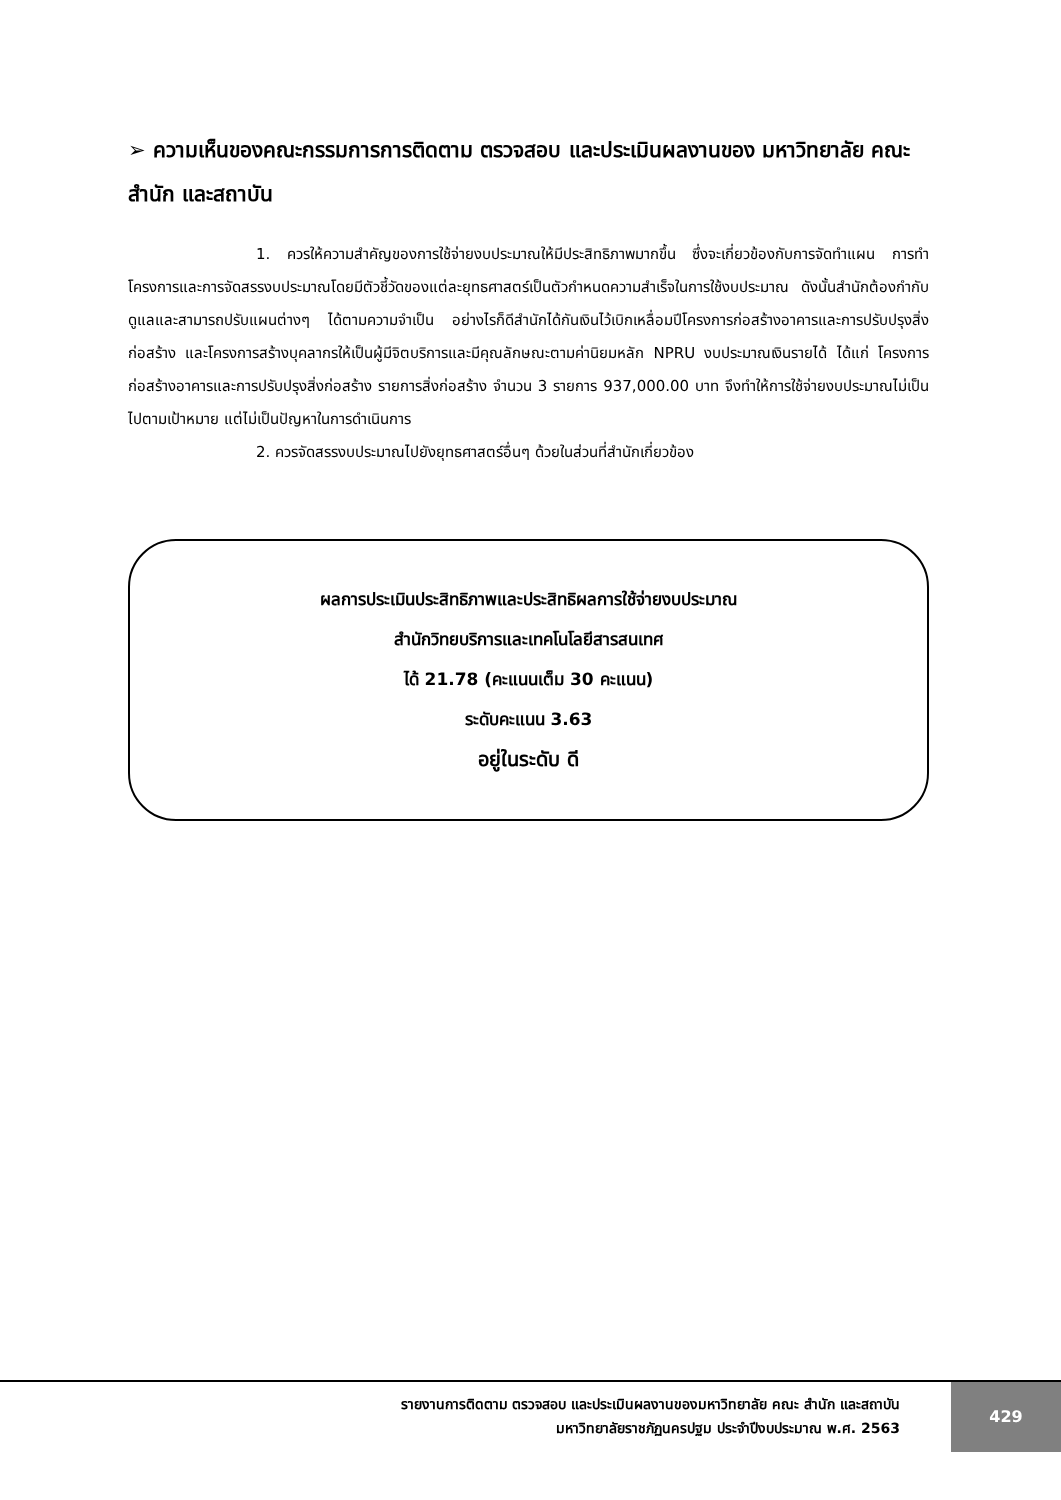➢ ความเห็นของคณะกรรมการการติดตาม ตรวจสอบ และประเมินผลงานของ มหาวิทยาลัย คณะ สำนัก และสถาบัน
1. ควรให้ความสำคัญของการใช้จ่ายงบประมาณให้มีประสิทธิภาพมากขึ้น ซึ่งจะเกี่ยวข้องกับการจัดทำแผน การทำโครงการและการจัดสรรงบประมาณโดยมีตัวชี้วัดของแต่ละยุทธศาสตร์เป็นตัวกำหนดความสำเร็จในการใช้งบประมาณ ดังนั้นสำนักต้องกำกับดูแลและสามารถปรับแผนต่างๆ ได้ตามความจำเป็น อย่างไรก็ดีสำนักได้กันเงินไว้เบิกเหลื่อมปีโครงการก่อสร้างอาคารและการปรับปรุงสิ่งก่อสร้าง และโครงการสร้างบุคลากรให้เป็นผู้มีจิตบริการและมีคุณลักษณะตามค่านิยมหลัก NPRU งบประมาณเงินรายได้ ได้แก่ โครงการก่อสร้างอาคารและการปรับปรุงสิ่งก่อสร้าง รายการสิ่งก่อสร้าง จำนวน 3 รายการ 937,000.00 บาท จึงทำให้การใช้จ่ายงบประมาณไม่เป็นไปตามเป้าหมาย แต่ไม่เป็นปัญหาในการดำเนินการ
2. ควรจัดสรรงบประมาณไปยังยุทธศาสตร์อื่นๆ ด้วยในส่วนที่สำนักเกี่ยวข้อง
ผลการประเมินประสิทธิภาพและประสิทธิผลการใช้จ่ายงบประมาณ
สำนักวิทยบริการและเทคโนโลยีสารสนเทศ
ได้ 21.78 (คะแนนเต็ม 30 คะแนน)
ระดับคะแนน 3.63
อยู่ในระดับ ดี
รายงานการติดตาม ตรวจสอบ และประเมินผลงานของมหาวิทยาลัย คณะ สำนัก และสถาบัน
มหาวิทยาลัยราชภัฏนครปฐม ประจำปีงบประมาณ พ.ศ. 2563
429